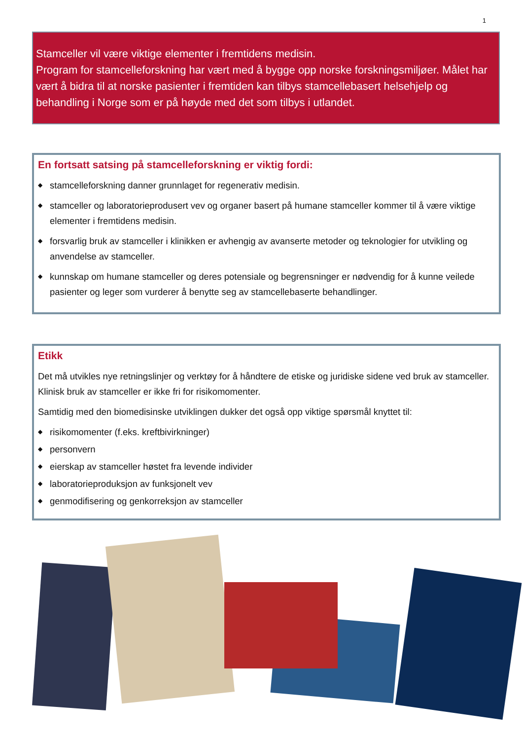1
Stamceller vil være viktige elementer i fremtidens medisin.
Program for stamcelleforskning har vært med å bygge opp norske forskningsmiljøer. Målet har vært å bidra til at norske pasienter i fremtiden kan tilbys stamcellebasert helsehjelp og behandling i Norge som er på høyde med det som tilbys i utlandet.
En fortsatt satsing på stamcelleforskning er viktig fordi:
◆ stamcelleforskning danner grunnlaget for regenerativ medisin.
◆ stamceller og laboratorieprodusert vev og organer basert på humane stamceller kommer til å være viktige elementer i fremtidens medisin.
◆ forsvarlig bruk av stamceller i klinikken er avhengig av avanserte metoder og teknologier for utvikling og anvendelse av stamceller.
◆ kunnskap om humane stamceller og deres potensiale og begrensninger er nødvendig for å kunne veilede pasienter og leger som vurderer å benytte seg av stamcellebaserte behandlinger.
Etikk
Det må utvikles nye retningslinjer og verktøy for å håndtere de etiske og juridiske sidene ved bruk av stamceller. Klinisk bruk av stamceller er ikke fri for risikomomenter.
Samtidig med den biomedisinske utviklingen dukker det også opp viktige spørsmål knyttet til:
◆ risikomomenter (f.eks. kreftbivirkninger)
◆ personvern
◆ eierskap av stamceller høstet fra levende individer
◆ laboratorieproduksjon av funksjonelt vev
◆ genmodifisering og genkorreksjon av stamceller